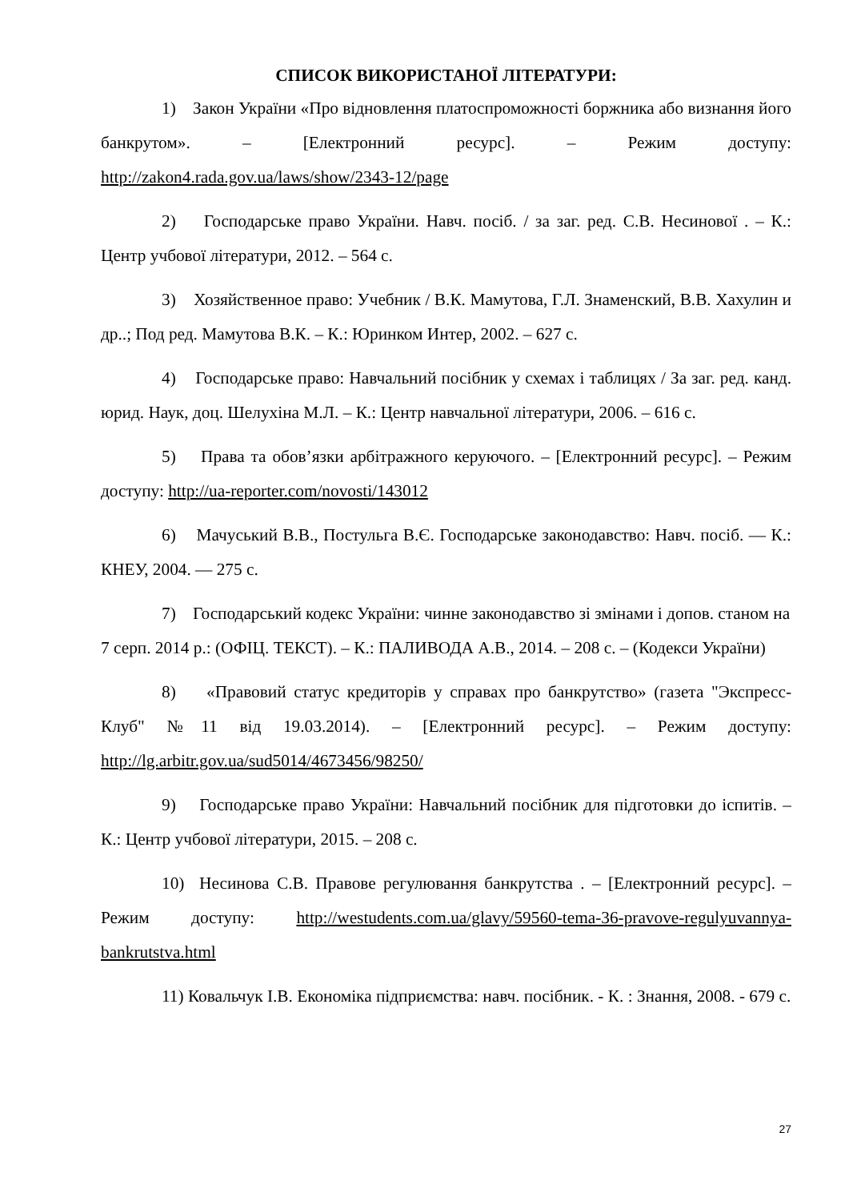СПИСОК ВИКОРИСТАНОЇ ЛІТЕРАТУРИ:
1) Закон України «Про відновлення платоспроможності боржника або визнання його банкрутом». – [Електронний ресурс]. – Режим доступу: http://zakon4.rada.gov.ua/laws/show/2343-12/page
2) Господарське право України. Навч. посіб. / за заг. ред. С.В. Несинової . – К.: Центр учбової літератури, 2012. – 564 с.
3) Хозяйственное право: Учебник / В.К. Мамутова, Г.Л. Знаменский, В.В. Хахулин и др..; Под ред. Мамутова В.К. – К.: Юринком Интер, 2002. – 627 с.
4) Господарське право: Навчальний посібник у схемах і таблицях / За заг. ред. канд. юрид. Наук, доц. Шелухіна М.Л. – К.: Центр навчальної літератури, 2006. – 616 с.
5) Права та обов’язки арбітражного керуючого. – [Електронний ресурс]. – Режим доступу: http://ua-reporter.com/novosti/143012
6) Мачуський В.В., Постульга В.Є. Господарське законодавство: Навч. посіб. — К.: КНЕУ, 2004. — 275 с.
7) Господарський кодекс України: чинне законодавство зі змінами і допов. станом на 7 серп. 2014 р.: (ОФІЦ. ТЕКСТ). – К.: ПАЛИВОДА А.В., 2014. – 208 с. – (Кодекси України)
8) «Правовий статус кредиторів у справах про банкрутство» (газета "Экспресс-Клуб" №11 від 19.03.2014). – [Електронний ресурс]. – Режим доступу: http://lg.arbitr.gov.ua/sud5014/4673456/98250/
9) Господарське право України: Навчальний посібник для підготовки до іспитів. – К.: Центр учбової літератури, 2015. – 208 с.
10) Несинова С.В. Правове регулювання банкрутства . – [Електронний ресурс]. – Режим доступу: http://westudents.com.ua/glavy/59560-tema-36-pravove-regulyuvannya-bankrutstva.html
11) Ковальчук І.В. Економіка підприємства: навч. посібник. - К. : Знання, 2008. - 679 с.
27